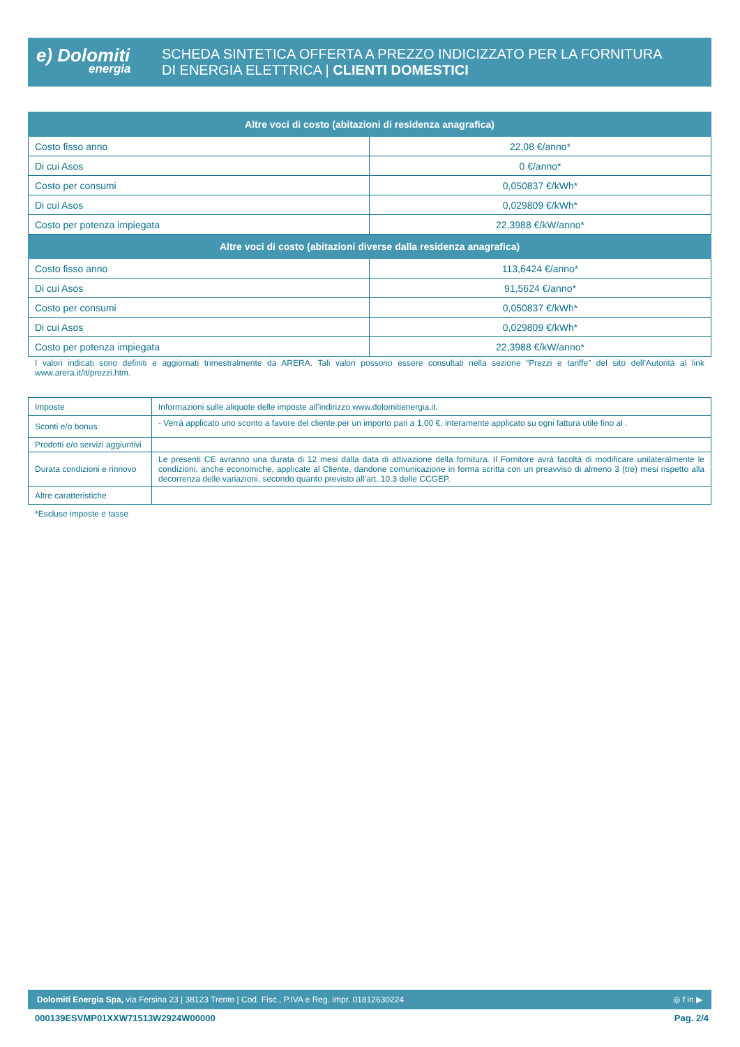e) Dolomiti
energia
SCHEDA SINTETICA OFFERTA A PREZZO INDICIZZATO PER LA FORNITURA
DI ENERGIA ELETTRICA | CLIENTI DOMESTICI
| Altre voci di costo (abitazioni di residenza anagrafica) | |
| --- | --- |
| Costo fisso anno | 22,08 €/anno* |
| Di cui Asos | 0 €/anno* |
| Costo per consumi | 0,050837 €/kWh* |
| Di cui Asos | 0,029809 €/kWh* |
| Costo per potenza impiegata | 22,3988 €/kW/anno* |
| Altre voci di costo (abitazioni diverse dalla residenza anagrafica) | |
| Costo fisso anno | 113,6424 €/anno* |
| Di cui Asos | 91,5624 €/anno* |
| Costo per consumi | 0,050837 €/kWh* |
| Di cui Asos | 0,029809 €/kWh* |
| Costo per potenza impiegata | 22,3988 €/kW/anno* |
I valori indicati sono definiti e aggiornati trimestralmente da ARERA. Tali valori possono essere consultati nella sezione “Prezzi e tariffe” del sito dell’Autorità al link www.arera.it/it/prezzi.htm.
| Imposte | Informazioni sulle aliquote delle imposte all’indirizzo www.dolomitienergia.it. |
| Sconti e/o bonus | - Verrà applicato uno sconto a favore del cliente per un importo pari a 1,00 €, interamente applicato su ogni fattura utile fino al . |
| Prodotti e/o servizi aggiuntivi | |
| Durata condizioni e rinnovo | Le presenti CE avranno una durata di 12 mesi dalla data di attivazione della fornitura. Il Fornitore avrà facoltà di modificare unilateralmente le condizioni, anche economiche, applicate al Cliente, dandone comunicazione in forma scritta con un preavviso di almeno 3 (tre) mesi rispetto alla decorrenza delle variazioni, secondo quanto previsto all’art. 10.3 delle CCGEP. |
| Altre caratteristiche | |
*Escluse imposte e tasse
Dolomiti Energia Spa, via Fersina 23 | 38123 Trento | Cod. Fisc., P.IVA e Reg. impr. 01812630224 ◎ f in ▶
000139ESVMP01XXW71513W2924W00000 Pag. 2/4